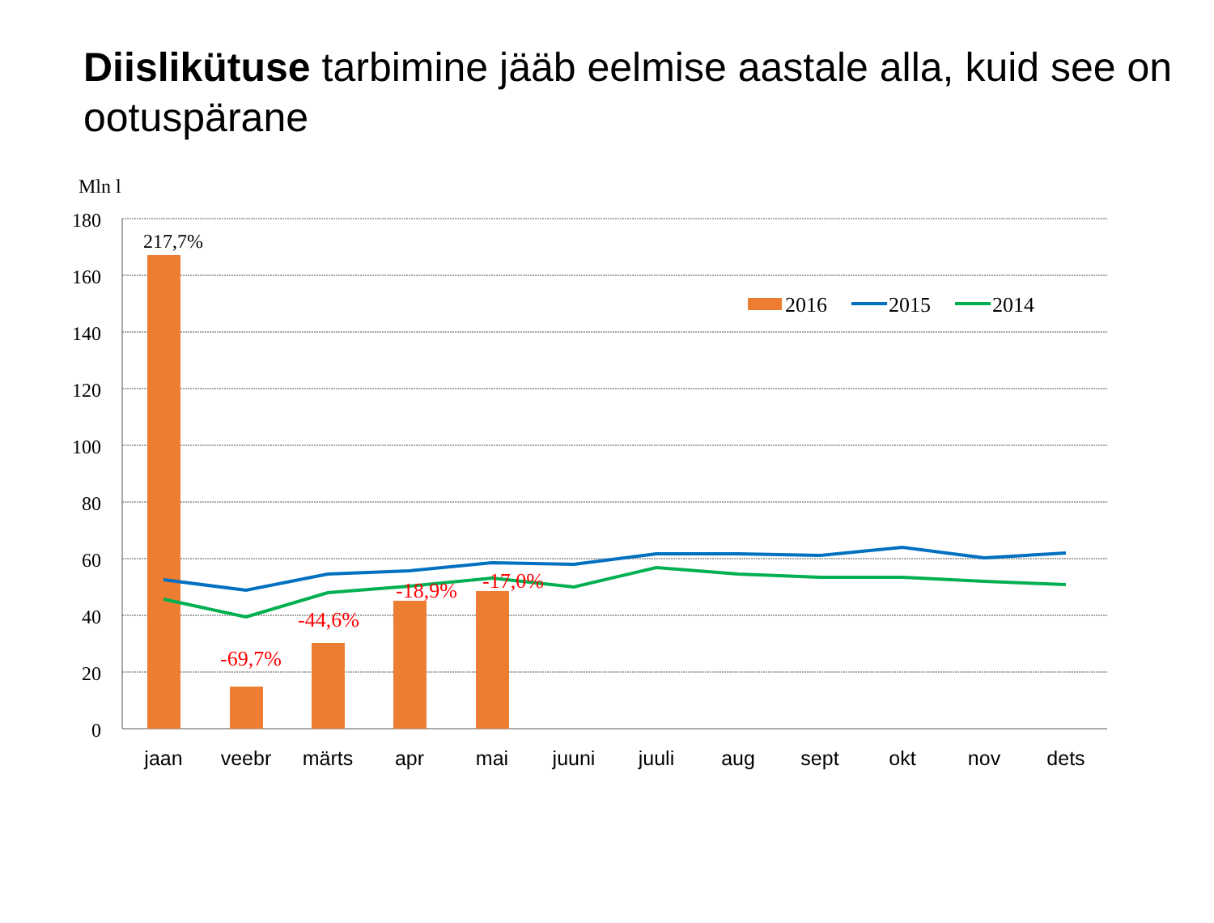Diislikütuse tarbimine jääb eelmise aastale alla, kuid see on ootuspärane
Mln l
180
160
140
120
100
80
60
40
20
0
217,7%
-69,7%
-44,6%
-18,9%
-17,0%
2016
2015
2014
jaan
veebr
märts
apr
mai
juuni
juuli
aug
sept
okt
nov
dets